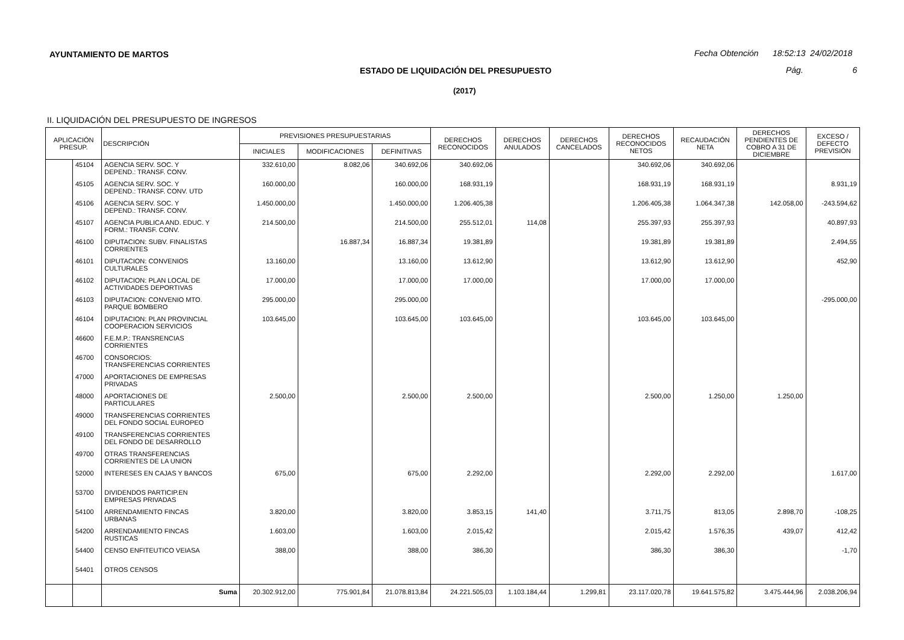AYUNTAMIENTO DE MARTOS
Fecha Obtención 18:52:13 24/02/2018
ESTADO DE LIQUIDACIÓN DEL PRESUPUESTO
Pág. 6
(2017)
II. LIQUIDACIÓN DEL PRESUPUESTO DE INGRESOS
| APLICACIÓN PRESUP. | | DESCRIPCIÓN | PREVISIONES PRESUPUESTARIAS | | | DERECHOS RECONOCIDOS | DERECHOS ANULADOS | DERECHOS CANCELADOS | DERECHOS RECONOCIDOS NETOS | RECAUDACIÓN NETA | DERECHOS PENDIENTES DE COBRO A 31 DE DICIEMBRE | EXCESO / DEFECTO PREVISIÓN |
| --- | --- | --- | --- | --- | --- | --- | --- | --- | --- | --- | --- | --- |
| | | | INICIALES | MODIFICACIONES | DEFINITIVAS | | | | | | | |
| | 45104 | AGENCIA SERV. SOC. Y DEPEND.: TRANSF. CONV. | 332.610,00 | 8.082,06 | 340.692,06 | 340.692,06 | | | 340.692,06 | 340.692,06 | | |
| | 45105 | AGENCIA SERV. SOC. Y DEPEND.: TRANSF. CONV. UTD | 160.000,00 | | 160.000,00 | 168.931,19 | | | 168.931,19 | 168.931,19 | | 8.931,19 |
| | 45106 | AGENCIA SERV. SOC. Y DEPEND.: TRANSF. CONV. | 1.450.000,00 | | 1.450.000,00 | 1.206.405,38 | | | 1.206.405,38 | 1.064.347,38 | 142.058,00 | -243.594,62 |
| | 45107 | AGENCIA PUBLICA AND. EDUC. Y FORM.: TRANSF. CONV. | 214.500,00 | | 214.500,00 | 255.512,01 | 114,08 | | 255.397,93 | 255.397,93 | | 40.897,93 |
| | 46100 | DIPUTACION: SUBV. FINALISTAS CORRIENTES | | 16.887,34 | 16.887,34 | 19.381,89 | | | 19.381,89 | 19.381,89 | | 2.494,55 |
| | 46101 | DIPUTACION: CONVENIOS CULTURALES | 13.160,00 | | 13.160,00 | 13.612,90 | | | 13.612,90 | 13.612,90 | | 452,90 |
| | 46102 | DIPUTACION: PLAN LOCAL DE ACTIVIDADES DEPORTIVAS | 17.000,00 | | 17.000,00 | 17.000,00 | | | 17.000,00 | 17.000,00 | | |
| | 46103 | DIPUTACION: CONVENIO MTO. PARQUE BOMBERO | 295.000,00 | | 295.000,00 | | | | | | | -295.000,00 |
| | 46104 | DIPUTACION: PLAN PROVINCIAL COOPERACION SERVICIOS | 103.645,00 | | 103.645,00 | 103.645,00 | | | 103.645,00 | 103.645,00 | | |
| | 46600 | F.E.M.P.: TRANSRENCIAS CORRIENTES | | | | | | | | | | |
| | 46700 | CONSORCIOS: TRANSFERENCIAS CORRIENTES | | | | | | | | | | |
| | 47000 | APORTACIONES DE EMPRESAS PRIVADAS | | | | | | | | | | |
| | 48000 | APORTACIONES DE PARTICULARES | 2.500,00 | | 2.500,00 | 2.500,00 | | | 2.500,00 | 1.250,00 | 1.250,00 | |
| | 49000 | TRANSFERENCIAS CORRIENTES DEL FONDO SOCIAL EUROPEO | | | | | | | | | | |
| | 49100 | TRANSFERENCIAS CORRIENTES DEL FONDO DE DESARROLLO | | | | | | | | | | |
| | 49700 | OTRAS TRANSFERENCIAS CORRIENTES DE LA UNION | | | | | | | | | | |
| | 52000 | INTERESES EN CAJAS Y BANCOS | 675,00 | | 675,00 | 2.292,00 | | | 2.292,00 | 2.292,00 | | 1.617,00 |
| | 53700 | DIVIDENDOS PARTICIP.EN EMPRESAS PRIVADAS | | | | | | | | | | |
| | 54100 | ARRENDAMIENTO FINCAS URBANAS | 3.820,00 | | 3.820,00 | 3.853,15 | 141,40 | | 3.711,75 | 813,05 | 2.898,70 | -108,25 |
| | 54200 | ARRENDAMIENTO FINCAS RUSTICAS | 1.603,00 | | 1.603,00 | 2.015,42 | | | 2.015,42 | 1.576,35 | 439,07 | 412,42 |
| | 54400 | CENSO ENFITEUTICO VEIASA | 388,00 | | 388,00 | 386,30 | | | 386,30 | 386,30 | | -1,70 |
| | 54401 | OTROS CENSOS | | | | | | | | | | |
| | | Suma | 20.302.912,00 | 775.901,84 | 21.078.813,84 | 24.221.505,03 | 1.103.184,44 | 1.299,81 | 23.117.020,78 | 19.641.575,82 | 3.475.444,96 | 2.038.206,94 |